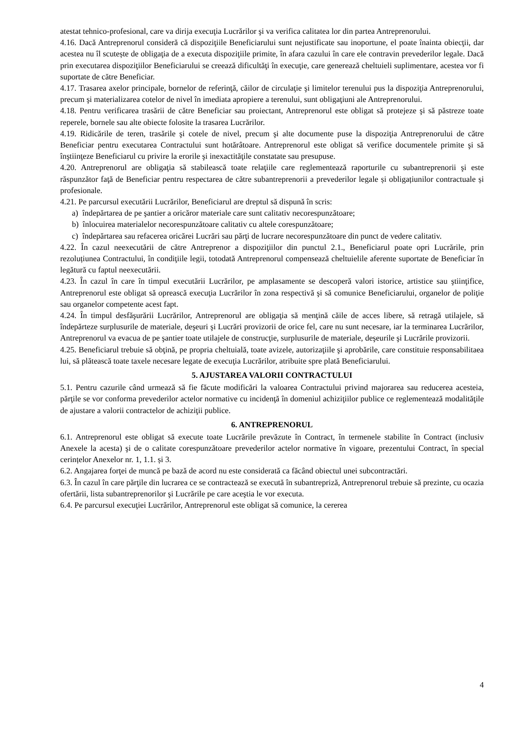atestat tehnico-profesional, care va dirija execuţia Lucrărilor şi va verifica calitatea lor din partea Antreprenorului.
4.16. Dacă Antreprenorul consideră că dispoziţiile Beneficiarului sunt nejustificate sau inoportune, el poate înainta obiecţii, dar acestea nu îl scutește de obligaţia de a executa dispoziţiile primite, în afara cazului în care ele contravin prevederilor legale. Dacă prin executarea dispoziţiilor Beneficiarului se creează dificultăţi în execuţie, care generează cheltuieli suplimentare, acestea vor fi suportate de către Beneficiar.
4.17. Trasarea axelor principale, bornelor de referinţă, căilor de circulaţie şi limitelor terenului pus la dispoziţia Antreprenorului, precum şi materializarea cotelor de nivel în imediata apropiere a terenului, sunt obligaţiuni ale Antreprenorului.
4.18. Pentru verificarea trasării de către Beneficiar sau proiectant, Antreprenorul este obligat să protejeze şi să păstreze toate reperele, bornele sau alte obiecte folosite la trasarea Lucrărilor.
4.19. Ridicările de teren, trasările şi cotele de nivel, precum şi alte documente puse la dispoziţia Antreprenorului de către Beneficiar pentru executarea Contractului sunt hotărâtoare. Antreprenorul este obligat să verifice documentele primite şi să înştiinţeze Beneficiarul cu privire la erorile şi inexactităţile constatate sau presupuse.
4.20. Antreprenorul are obligaţia să stabilească toate relaţiile care reglementează raporturile cu subantreprenorii şi este răspunzător faţă de Beneficiar pentru respectarea de către subantreprenorii a prevederilor legale și obligațiunilor contractuale și profesionale.
4.21. Pe parcursul executării Lucrărilor, Beneficiarul are dreptul să dispună în scris:
a) îndepărtarea de pe şantier a oricăror materiale care sunt calitativ necorespunzătoare;
b) înlocuirea materialelor necorespunzătoare calitativ cu altele corespunzătoare;
c) îndepărtarea sau refacerea oricărei Lucrări sau părţi de lucrare necorespunzătoare din punct de vedere calitativ.
4.22. În cazul neexecutării de către Antreprenor a dispoziţiilor din punctul 2.1., Beneficiarul poate opri Lucrările, prin rezoluțiunea Contractului, în condiţiile legii, totodată Antreprenorul compensează cheltuielile aferente suportate de Beneficiar în legătură cu faptul neexecutării.
4.23. În cazul în care în timpul executării Lucrărilor, pe amplasamente se descoperă valori istorice, artistice sau ştiinţifice, Antreprenorul este obligat să oprească execuţia Lucrărilor în zona respectivă şi să comunice Beneficiarului, organelor de poliţie sau organelor competente acest fapt.
4.24. În timpul desfăşurării Lucrărilor, Antreprenorul are obligaţia să menţină căile de acces libere, să retragă utilajele, să îndepărteze surplusurile de materiale, deşeuri şi Lucrări provizorii de orice fel, care nu sunt necesare, iar la terminarea Lucrărilor, Antreprenorul va evacua de pe şantier toate utilajele de construcţie, surplusurile de materiale, deşeurile şi Lucrările provizorii.
4.25. Beneficiarul trebuie să obţină, pe propria cheltuială, toate avizele, autorizaţiile şi aprobările, care constituie responsabilitaea lui, să plătească toate taxele necesare legate de execuţia Lucrărilor, atribuite spre plată Beneficiarului.
5. AJUSTAREA VALORII CONTRACTULUI
5.1. Pentru cazurile când urmează să fie făcute modificări la valoarea Contractului privind majorarea sau reducerea acesteia, părţile se vor conforma prevederilor actelor normative cu incidenţă în domeniul achiziţiilor publice ce reglementează modalităţile de ajustare a valorii contractelor de achiziţii publice.
6. ANTREPRENORUL
6.1. Antreprenorul este obligat să execute toate Lucrările prevăzute în Contract, în termenele stabilite în Contract (inclusiv Anexele la acesta) şi de o calitate corespunzătoare prevederilor actelor normative în vigoare, prezentului Contract, în special cerințelor Anexelor nr. 1, 1.1. și 3.
6.2. Angajarea forţei de muncă pe bază de acord nu este considerată ca făcând obiectul unei subcontractări.
6.3. În cazul în care părţile din lucrarea ce se contractează se execută în subantrepriză, Antreprenorul trebuie să prezinte, cu ocazia ofertării, lista subantreprenorilor şi Lucrările pe care aceştia le vor executa.
6.4. Pe parcursul execuţiei Lucrărilor, Antreprenorul este obligat să comunice, la cererea
4